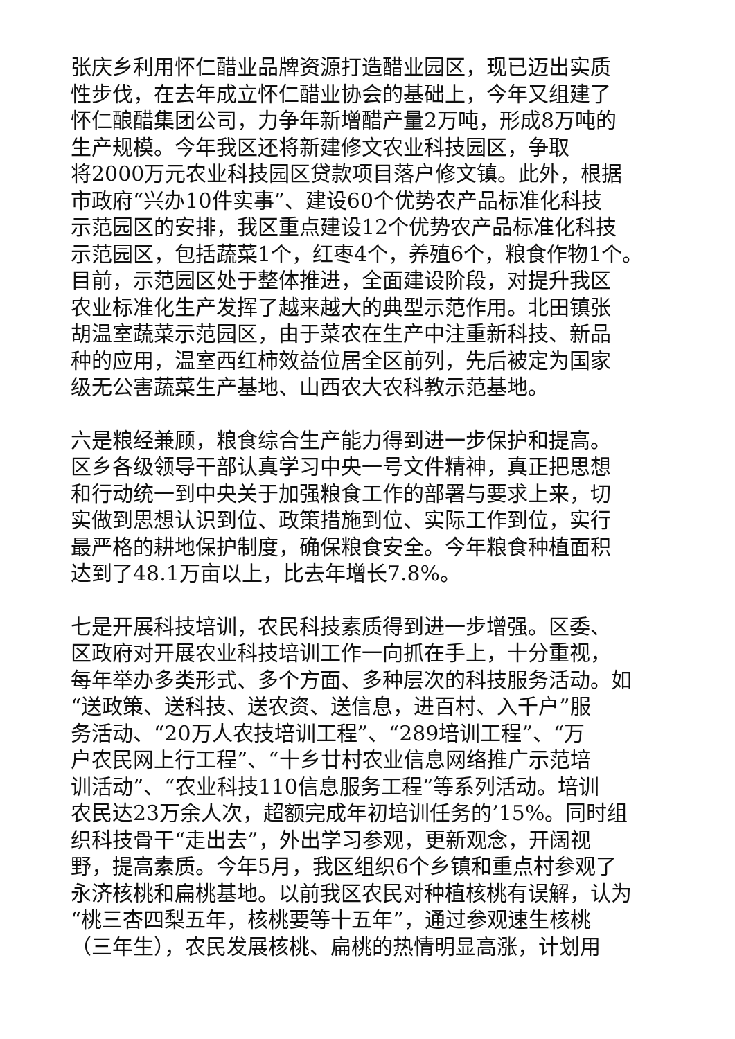张庆乡利用怀仁醋业品牌资源打造醋业园区，现已迈出实质
性步伐，在去年成立怀仁醋业协会的基础上，今年又组建了
怀仁酿醋集团公司，力争年新增醋产量2万吨，形成8万吨的
生产规模。今年我区还将新建修文农业科技园区，争取
将2000万元农业科技园区贷款项目落户修文镇。此外，根据
市政府“兴办10件实事”、建设60个优势农产品标准化科技
示范园区的安排，我区重点建设12个优势农产品标准化科技
示范园区，包括蔬菜1个，红枣4个，养殖6个，粮食作物1个。
目前，示范园区处于整体推进，全面建设阶段，对提升我区
农业标准化生产发挥了越来越大的典型示范作用。北田镇张
胡温室蔬菜示范园区，由于菜农在生产中注重新科技、新品
种的应用，温室西红柿效益位居全区前列，先后被定为国家
级无公害蔬菜生产基地、山西农大农科教示范基地。
六是粮经兼顾，粮食综合生产能力得到进一步保护和提高。
区乡各级领导干部认真学习中央一号文件精神，真正把思想
和行动统一到中央关于加强粮食工作的部署与要求上来，切
实做到思想认识到位、政策措施到位、实际工作到位，实行
最严格的耕地保护制度，确保粮食安全。今年粮食种植面积
达到了48.1万亩以上，比去年增长7.8%。
七是开展科技培训，农民科技素质得到进一步增强。区委、
区政府对开展农业科技培训工作一向抓在手上，十分重视，
每年举办多类形式、多个方面、多种层次的科技服务活动。如
“送政策、送科技、送农资、送信息，进百村、入千户”服
务活动、“20万人农技培训工程”、“289培训工程”、“万
户农民网上行工程”、“十乡廿村农业信息网络推广示范培
训活动”、“农业科技110信息服务工程”等系列活动。培训
农民达23万余人次，超额完成年初培训任务的’15%。同时组
织科技骨干“走出去”，外出学习参观，更新观念，开阔视
野，提高素质。今年5月，我区组织6个乡镇和重点村参观了
永济核桃和扁桃基地。以前我区农民对种植核桃有误解，认为
“桃三杏四梨五年，核桃要等十五年”，通过参观速生核桃
（三年生），农民发展核桃、扁桃的热情明显高涨，计划用